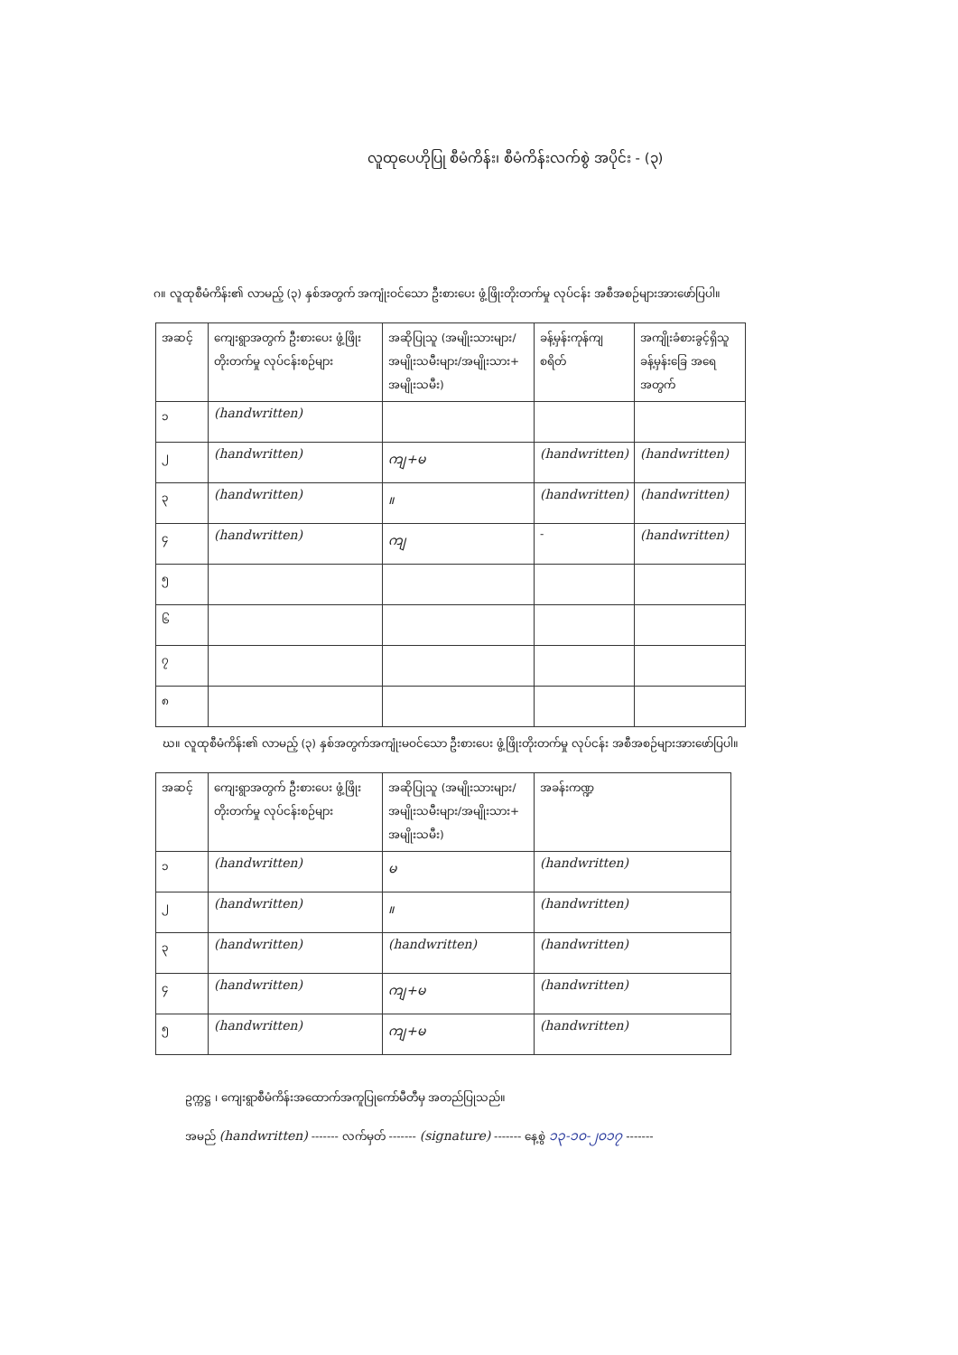လူထုပေဟိုပြု စီမံကိန်း၊ စီမံကိန်းလက်စွဲ အပိုင်း - (၃)
ဂ။ လူထုစီမံကိန်း၏ လာမည့် (၃) နှစ်အတွက် အကျုံးဝင်သော ဦးစားပေး ဖွံ့ဖြိုးတိုးတက်မှု လုပ်ငန်း အစီအစဉ်များအားဖော်ပြပါ။
| အဆင့် | ကျေးရွာအတွက် ဦးစားပေး ဖွံ့ဖြိုးတိုးတက်မှု လုပ်ငန်းစဉ်များ | အဆိုပြုသူ (အမျိုးသားများ/ အမျိုးသမီးများ/အမျိုးသား+ အမျိုးသမီး) | ခန့်မှန်းကုန်ကျ စရိတ် | အကျိုးခံစားခွင့်ရှိသူ ခန့်မှန်းခြေ အရေ အတွက် |
| --- | --- | --- | --- | --- |
| ၁ | (handwritten) | | | |
| ၂ | (handwritten) | ကျ+မ | (handwritten) | (handwritten) |
| ၃ | (handwritten) | ။ | (handwritten) | (handwritten) |
| ၄ | (handwritten) | ကျ | - | (handwritten) |
| ၅ | | | | |
| ၆ | | | | |
| ၇ | | | | |
| ၈ | | | | |
ဃ။ လူထုစီမံကိန်း၏ လာမည့် (၃) နှစ်အတွက်အကျုံးမဝင်သော ဦးစားပေး ဖွံ့ဖြိုးတိုးတက်မှု လုပ်ငန်း အစီအစဉ်များအားဖော်ပြပါ။
| အဆင့် | ကျေးရွာအတွက် ဦးစားပေး ဖွံ့ဖြိုး တိုးတက်မှု လုပ်ငန်းစဉ်များ | အဆိုပြုသူ (အမျိုးသားများ/ အမျိုးသမီးများ/အမျိုးသား+ အမျိုးသမီး) | အခန်းကဏ္ဍ |
| --- | --- | --- | --- |
| ၁ | (handwritten) | မ | (handwritten) |
| ၂ | (handwritten) | ။ | (handwritten) |
| ၃ | (handwritten) | (handwritten) | (handwritten) |
| ၄ | (handwritten) | ကျ+မ | (handwritten) |
| ၅ | (handwritten) | ကျ+မ | (handwritten) |
ဥက္ကဋ္ဌ ၊ ကျေးရွာစီမံကိန်းအထောက်အကူပြုကော်မီတီမှ အတည်ပြုသည်။
အမည် (handwritten) ------- လက်မှတ် ------- (signature) ------- နေ့စွဲ ၁၃-၁၀-၂၀၁၇ -------